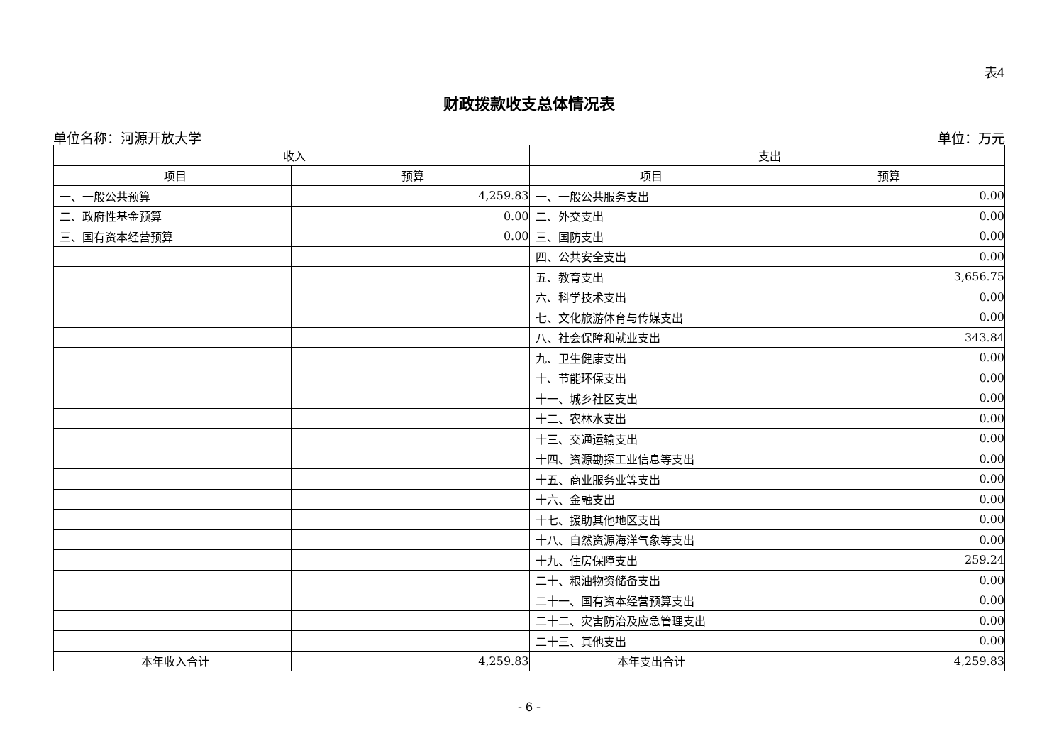表4
财政拨款收支总体情况表
单位名称：河源开放大学 单位：万元
| 收入 | | 支出 | |
| --- | --- | --- | --- |
| 项目 | 预算 | 项目 | 预算 |
| 一、一般公共预算 | 4,259.83 | 一、一般公共服务支出 | 0.00 |
| 二、政府性基金预算 | 0.00 | 二、外交支出 | 0.00 |
| 三、国有资本经营预算 | 0.00 | 三、国防支出 | 0.00 |
| | | 四、公共安全支出 | 0.00 |
| | | 五、教育支出 | 3,656.75 |
| | | 六、科学技术支出 | 0.00 |
| | | 七、文化旅游体育与传媒支出 | 0.00 |
| | | 八、社会保障和就业支出 | 343.84 |
| | | 九、卫生健康支出 | 0.00 |
| | | 十、节能环保支出 | 0.00 |
| | | 十一、城乡社区支出 | 0.00 |
| | | 十二、农林水支出 | 0.00 |
| | | 十三、交通运输支出 | 0.00 |
| | | 十四、资源勘探工业信息等支出 | 0.00 |
| | | 十五、商业服务业等支出 | 0.00 |
| | | 十六、金融支出 | 0.00 |
| | | 十七、援助其他地区支出 | 0.00 |
| | | 十八、自然资源海洋气象等支出 | 0.00 |
| | | 十九、住房保障支出 | 259.24 |
| | | 二十、粮油物资储备支出 | 0.00 |
| | | 二十一、国有资本经营预算支出 | 0.00 |
| | | 二十二、灾害防治及应急管理支出 | 0.00 |
| | | 二十三、其他支出 | 0.00 |
| 本年收入合计 | 4,259.83 | 本年支出合计 | 4,259.83 |
- 6 -